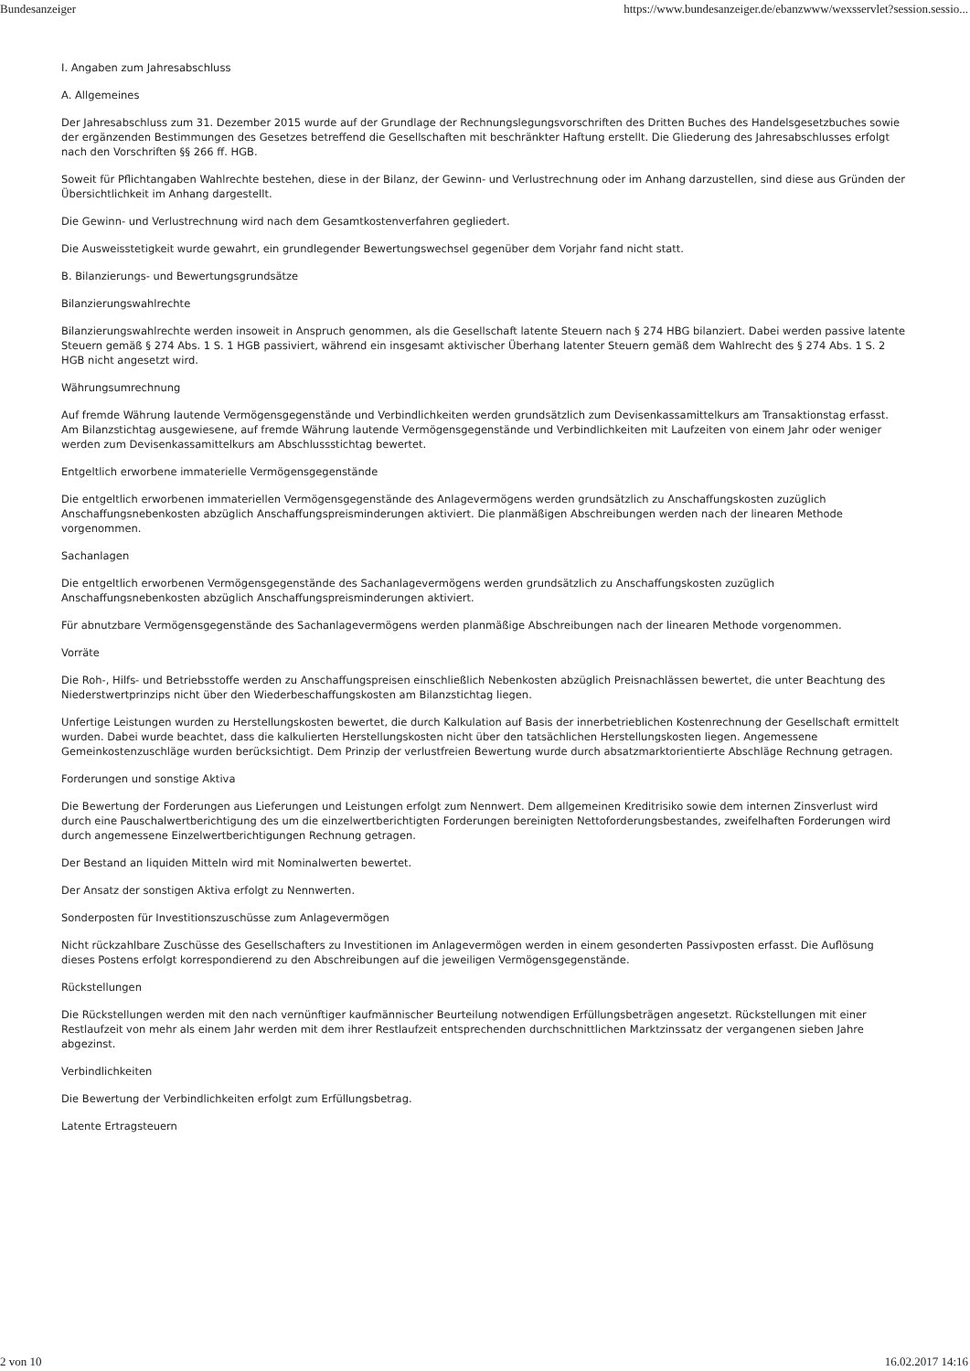Bundesanzeiger https://www.bundesanzeiger.de/ebanzwww/wexsservlet?session.sessio...
I. Angaben zum Jahresabschluss
A. Allgemeines
Der Jahresabschluss zum 31. Dezember 2015 wurde auf der Grundlage der Rechnungslegungsvorschriften des Dritten Buches des Handelsgesetzbuches sowie der ergänzenden Bestimmungen des Gesetzes betreffend die Gesellschaften mit beschränkter Haftung erstellt. Die Gliederung des Jahresabschlusses erfolgt nach den Vorschriften §§ 266 ff. HGB.
Soweit für Pflichtangaben Wahlrechte bestehen, diese in der Bilanz, der Gewinn- und Verlustrechnung oder im Anhang darzustellen, sind diese aus Gründen der Übersichtlichkeit im Anhang dargestellt.
Die Gewinn- und Verlustrechnung wird nach dem Gesamtkostenverfahren gegliedert.
Die Ausweisstetigkeit wurde gewahrt, ein grundlegender Bewertungswechsel gegenüber dem Vorjahr fand nicht statt.
B. Bilanzierungs- und Bewertungsgrundsätze
Bilanzierungswahlrechte
Bilanzierungswahlrechte werden insoweit in Anspruch genommen, als die Gesellschaft latente Steuern nach § 274 HBG bilanziert. Dabei werden passive latente Steuern gemäß § 274 Abs. 1 S. 1 HGB passiviert, während ein insgesamt aktivischer Überhang latenter Steuern gemäß dem Wahlrecht des § 274 Abs. 1 S. 2 HGB nicht angesetzt wird.
Währungsumrechnung
Auf fremde Währung lautende Vermögensgegenstände und Verbindlichkeiten werden grundsätzlich zum Devisenkassamittelkurs am Transaktionstag erfasst. Am Bilanzstichtag ausgewiesene, auf fremde Währung lautende Vermögensgegenstände und Verbindlichkeiten mit Laufzeiten von einem Jahr oder weniger werden zum Devisenkassamittelkurs am Abschlussstichtag bewertet.
Entgeltlich erworbene immaterielle Vermögensgegenstände
Die entgeltlich erworbenen immateriellen Vermögensgegenstände des Anlagevermögens werden grundsätzlich zu Anschaffungskosten zuzüglich Anschaffungsnebenkosten abzüglich Anschaffungspreisminderungen aktiviert. Die planmäßigen Abschreibungen werden nach der linearen Methode vorgenommen.
Sachanlagen
Die entgeltlich erworbenen Vermögensgegenstände des Sachanlagevermögens werden grundsätzlich zu Anschaffungskosten zuzüglich Anschaffungsnebenkosten abzüglich Anschaffungspreisminderungen aktiviert.
Für abnutzbare Vermögensgegenstände des Sachanlagevermögens werden planmäßige Abschreibungen nach der linearen Methode vorgenommen.
Vorräte
Die Roh-, Hilfs- und Betriebsstoffe werden zu Anschaffungspreisen einschließlich Nebenkosten abzüglich Preisnachlässen bewertet, die unter Beachtung des Niederstwertprinzips nicht über den Wiederbeschaffungskosten am Bilanzstichtag liegen.
Unfertige Leistungen wurden zu Herstellungskosten bewertet, die durch Kalkulation auf Basis der innerbetrieblichen Kostenrechnung der Gesellschaft ermittelt wurden. Dabei wurde beachtet, dass die kalkulierten Herstellungskosten nicht über den tatsächlichen Herstellungskosten liegen. Angemessene Gemeinkostenzuschläge wurden berücksichtigt. Dem Prinzip der verlustfreien Bewertung wurde durch absatzmarktorientierte Abschläge Rechnung getragen.
Forderungen und sonstige Aktiva
Die Bewertung der Forderungen aus Lieferungen und Leistungen erfolgt zum Nennwert. Dem allgemeinen Kreditrisiko sowie dem internen Zinsverlust wird durch eine Pauschalwertberichtigung des um die einzelwertberichtigten Forderungen bereinigten Nettoforderungsbestandes, zweifelhaften Forderungen wird durch angemessene Einzelwertberichtigungen Rechnung getragen.
Der Bestand an liquiden Mitteln wird mit Nominalwerten bewertet.
Der Ansatz der sonstigen Aktiva erfolgt zu Nennwerten.
Sonderposten für Investitionszuschüsse zum Anlagevermögen
Nicht rückzahlbare Zuschüsse des Gesellschafters zu Investitionen im Anlagevermögen werden in einem gesonderten Passivposten erfasst. Die Auflösung dieses Postens erfolgt korrespondierend zu den Abschreibungen auf die jeweiligen Vermögensgegenstände.
Rückstellungen
Die Rückstellungen werden mit den nach vernünftiger kaufmännischer Beurteilung notwendigen Erfüllungsbeträgen angesetzt. Rückstellungen mit einer Restlaufzeit von mehr als einem Jahr werden mit dem ihrer Restlaufzeit entsprechenden durchschnittlichen Marktzinssatz der vergangenen sieben Jahre abgezinst.
Verbindlichkeiten
Die Bewertung der Verbindlichkeiten erfolgt zum Erfüllungsbetrag.
Latente Ertragsteuern
2 von 10 16.02.2017 14:16